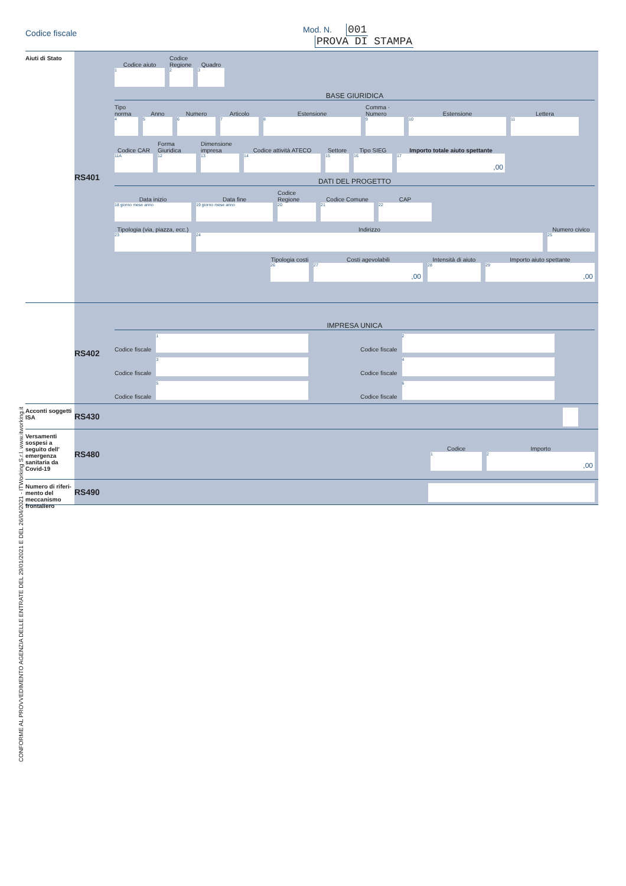Codice fiscale Mod. N. 001
PROVA DI STAMPA
CONFORME AL PROVVEDIMENTO AGENZIA DELLE ENTRATE DEL 29/01/2021 E DEL 26/04/2021 - ITWorking S.r.l. www.itworking.it
Aiuti di Stato
RS401
Codice aiuto
1
Codice Regione
2
Quadro
3
BASE GIURIDICA
Tipo norma
4
Anno
5
Numero
6
Articolo
7
Estensione
8
Comma · Numero
9
Estensione
10
Lettera
11
Codice CAR
11A
Forma Giuridica
12
Dimensione impresa
13
Codice attività ATECO
14
Settore
15
Tipo SIEG
16
Importo totale aiuto spettante
17,00
DATI DEL PROGETTO
Data inizio
18 giorno mese anno
Data fine
19 giorno mese anno
Codice Regione
20
Codice Comune
21
CAP
22
Tipologia (via, piazza, ecc.)
23
Indirizzo
24
Numero civico
25
Tipologia costi
26
Costi agevolabili
27,00
Intensità di aiuto
28
Importo aiuto spettante
29,00
RS402
IMPRESA UNICA
Codice fiscale
1
Codice fiscale
2
Codice fiscale
3
Codice fiscale
4
Codice fiscale
5
Codice fiscale
6
Acconti soggetti ISA
RS430
Versamenti sospesi a seguito dell' emergenza sanitaria da Covid-19
RS480
Codice
1
Importo
2,00
Numero di riferi-mento del meccanismo frontaliero
RS490